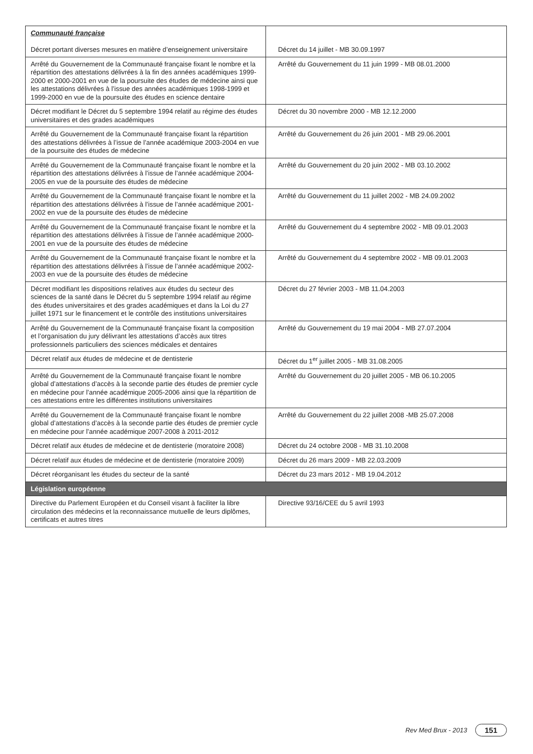| Communauté française Décret portant diverses mesures en matière d’enseignement universitaire | Décret du 14 juillet - MB 30.09.1997 |
| Arrêté du Gouvernement de la Communauté française fixant le nombre et la répartition des attestations délivrées à la fin des années académiques 1999-2000 et 2000-2001 en vue de la poursuite des études de médecine ainsi que les attestations délivrées à l’issue des années académiques 1998-1999 et 1999-2000 en vue de la poursuite des études en science dentaire | Arrêté du Gouvernement du 11 juin 1999 - MB 08.01.2000 |
| Décret modifiant le Décret du 5 septembre 1994 relatif au régime des études universitaires et des grades académiques | Décret du 30 novembre 2000 - MB 12.12.2000 |
| Arrêté du Gouvernement de la Communauté française fixant la répartition des attestations délivrées à l’issue de l’année académique 2003-2004 en vue de la poursuite des études de médecine | Arrêté du Gouvernement du 26 juin 2001 - MB 29.06.2001 |
| Arrêté du Gouvernement de la Communauté française fixant le nombre et la répartition des attestations délivrées à l’issue de l’année académique 2004-2005 en vue de la poursuite des études de médecine | Arrêté du Gouvernement du 20 juin 2002 - MB 03.10.2002 |
| Arrêté du Gouvernement de la Communauté française fixant le nombre et la répartition des attestations délivrées à l’issue de l’année académique 2001-2002 en vue de la poursuite des études de médecine | Arrêté du Gouvernement du 11 juillet 2002 - MB 24.09.2002 |
| Arrêté du Gouvernement de la Communauté française fixant le nombre et la répartition des attestations délivrées à l’issue de l’année académique 2000-2001 en vue de la poursuite des études de médecine | Arrêté du Gouvernement du 4 septembre 2002 - MB 09.01.2003 |
| Arrêté du Gouvernement de la Communauté française fixant le nombre et la répartition des attestations délivrées à l’issue de l’année académique 2002-2003 en vue de la poursuite des études de médecine | Arrêté du Gouvernement du 4 septembre 2002 - MB 09.01.2003 |
| Décret modifiant les dispositions relatives aux études du secteur des sciences de la santé dans le Décret du 5 septembre 1994 relatif au régime des études universitaires et des grades académiques et dans la Loi du 27 juillet 1971 sur le financement et le contrôle des institutions universitaires | Décret du 27 février 2003 - MB 11.04.2003 |
| Arrêté du Gouvernement de la Communauté française fixant la composition et l’organisation du jury délivrant les attestations d’accès aux titres professionnels particuliers des sciences médicales et dentaires | Arrêté du Gouvernement du 19 mai 2004 - MB 27.07.2004 |
| Décret relatif aux études de médecine et de dentisterie | Décret du 1<sup>er</sup> juillet 2005 - MB 31.08.2005 |
| Arrêté du Gouvernement de la Communauté française fixant le nombre global d’attestations d’accès à la seconde partie des études de premier cycle en médecine pour l’année académique 2005-2006 ainsi que la répartition de ces attestations entre les différentes institutions universitaires | Arrêté du Gouvernement du 20 juillet 2005 - MB 06.10.2005 |
| Arrêté du Gouvernement de la Communauté française fixant le nombre global d’attestations d’accès à la seconde partie des études de premier cycle en médecine pour l’année académique 2007-2008 à 2011-2012 | Arrêté du Gouvernement du 22 juillet 2008 -MB 25.07.2008 |
| Décret relatif aux études de médecine et de dentisterie (moratoire 2008) | Décret du 24 octobre 2008 - MB 31.10.2008 |
| Décret relatif aux études de médecine et de dentisterie (moratoire 2009) | Décret du 26 mars 2009 - MB 22.03.2009 |
| Décret réorganisant les études du secteur de la santé | Décret du 23 mars 2012 - MB 19.04.2012 |
| Législation européenne | |
| Directive du Parlement Européen et du Conseil visant à faciliter la libre circulation des médecins et la reconnaissance mutuelle de leurs diplômes, certificats et autres titres | Directive 93/16/CEE du 5 avril 1993 |
Rev Med Brux - 2013 151